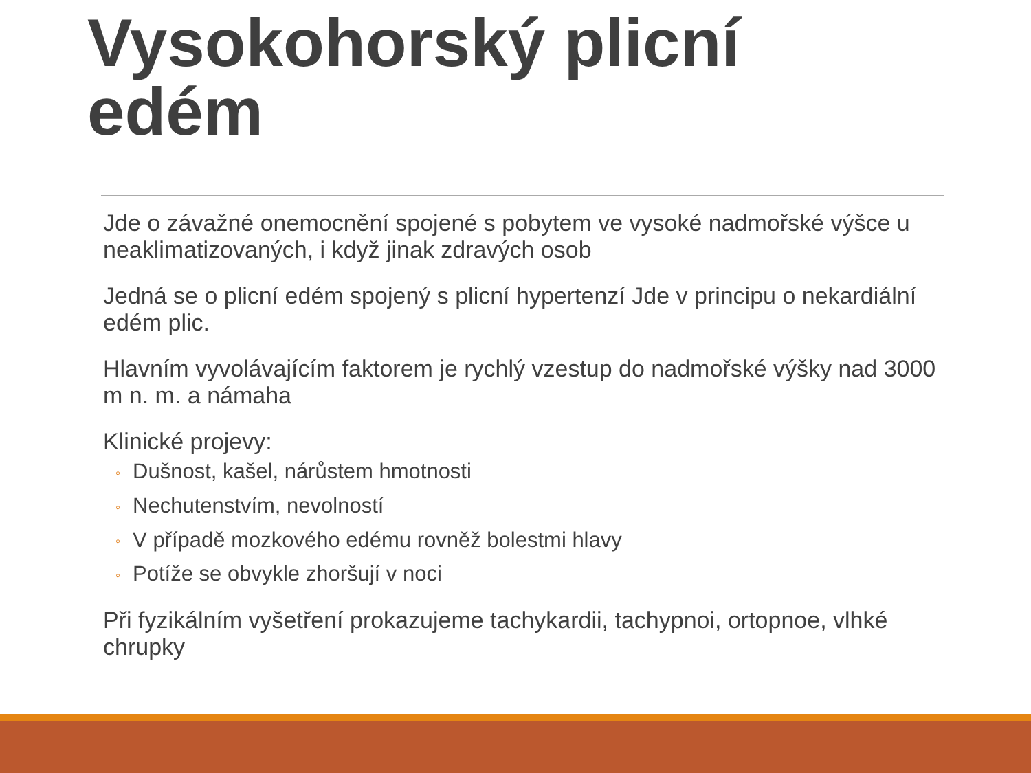Vysokohorský plicní
edém
Jde o závažné onemocnění spojené s pobytem ve vysoké nadmořské výšce u neaklimatizovaných, i když jinak zdravých osob
Jedná se o plicní edém spojený s plicní hypertenzí Jde v principu o nekardiální edém plic.
Hlavním vyvolávajícím faktorem je rychlý vzestup do nadmořské výšky nad 3000 m n. m. a námaha
Klinické projevy:
◦ Dušnost, kašel, nárůstem hmotnosti
◦ Nechutenstvím, nevolností
◦ V případě mozkového edému rovněž bolestmi hlavy
◦ Potíže se obvykle zhoršují v noci
Při fyzikálním vyšetření prokazujeme tachykardii, tachypnoi, ortopnoe, vlhké chrupky